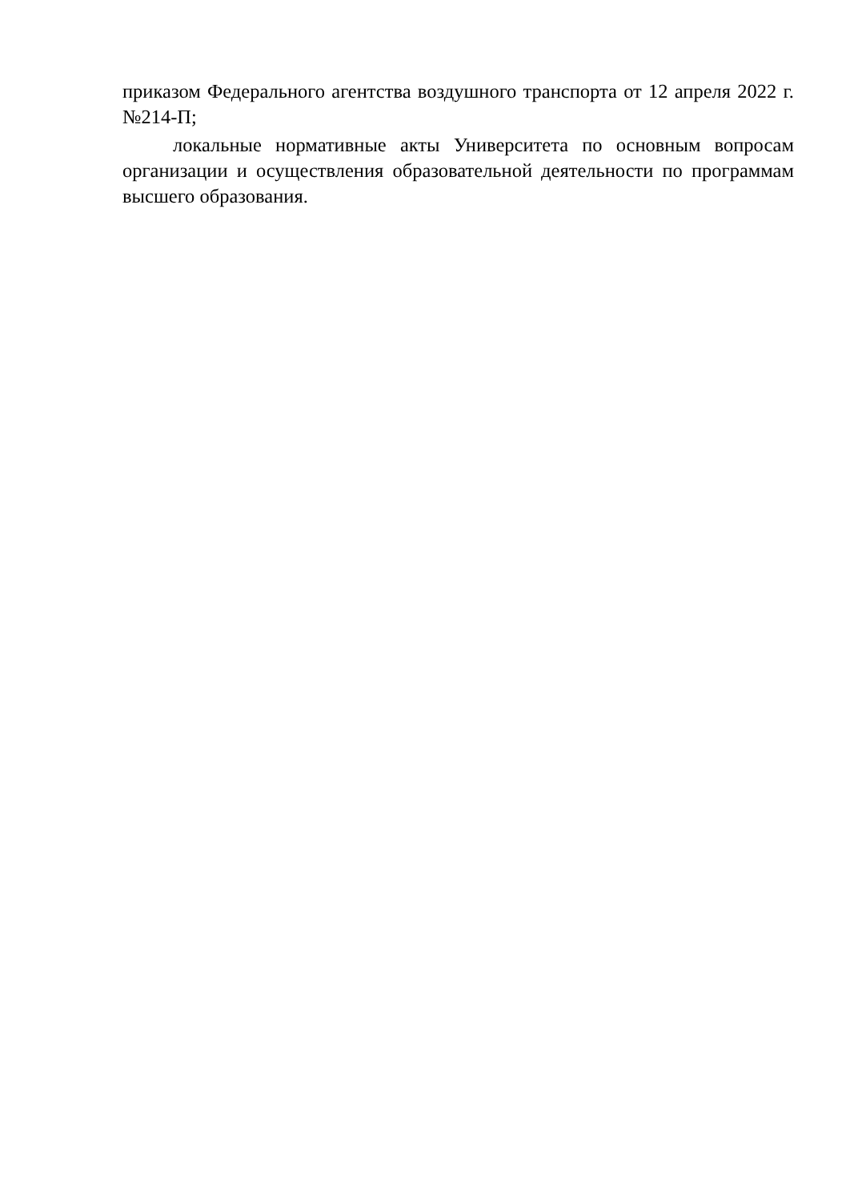приказом Федерального агентства воздушного транспорта от 12 апреля 2022 г. №214-П;
локальные нормативные акты Университета по основным вопросам организации и осуществления образовательной деятельности по программам высшего образования.